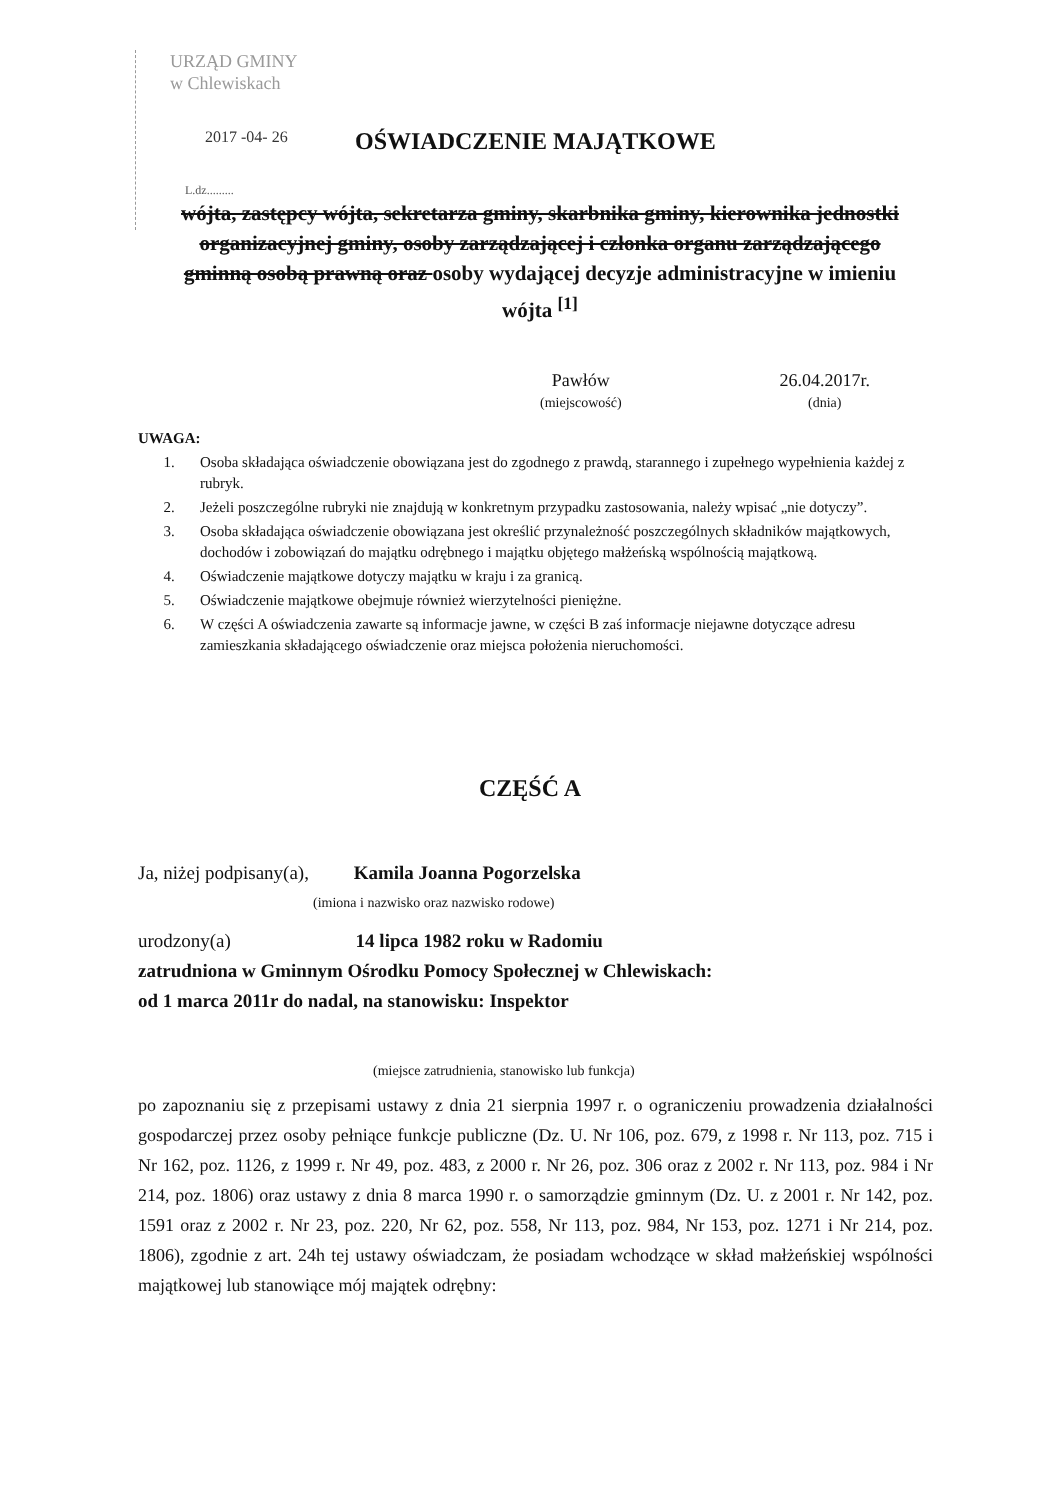URZĄD GMINY
w Chlewiskach
2017 -04- 26
L.dz.........
OŚWIADCZENIE MAJĄTKOWE
wójta, zastępcy wójta, sekretarza gminy, skarbnika gminy, kierownika jednostki organizacyjnej gminy, osoby zarządzającej i członka organu zarządzającego gminną osobą prawną oraz osoby wydającej decyzje administracyjne w imieniu wójta <sup>[1]</sup>
Pawłów
(miejscowość)
26.04.2017r.
(dnia)
UWAGA:
1. Osoba składająca oświadczenie obowiązana jest do zgodnego z prawdą, starannego i zupełnego wypełnienia każdej z rubryk.
2. Jeżeli poszczególne rubryki nie znajdują w konkretnym przypadku zastosowania, należy wpisać „nie dotyczy”.
3. Osoba składająca oświadczenie obowiązana jest określić przynależność poszczególnych składników majątkowych, dochodów i zobowiązań do majątku odrębnego i majątku objętego małżeńską wspólnością majątkową.
4. Oświadczenie majątkowe dotyczy majątku w kraju i za granicą.
5. Oświadczenie majątkowe obejmuje również wierzytelności pieniężne.
6. W części A oświadczenia zawarte są informacje jawne, w części B zaś informacje niejawne dotyczące adresu zamieszkania składającego oświadczenie oraz miejsca położenia nieruchomości.
CZĘŚĆ A
Ja, niżej podpisany(a), Kamila Joanna Pogorzelska
(imiona i nazwisko oraz nazwisko rodowe)
urodzony(a) 14 lipca 1982 roku w Radomiu
zatrudniona w Gminnym Ośrodku Pomocy Społecznej w Chlewiskach:
od 1 marca 2011r do nadal, na stanowisku: Inspektor
(miejsce zatrudnienia, stanowisko lub funkcja)
po zapoznaniu się z przepisami ustawy z dnia 21 sierpnia 1997 r. o ograniczeniu prowadzenia działalności gospodarczej przez osoby pełniące funkcje publiczne (Dz. U. Nr 106, poz. 679, z 1998 r. Nr 113, poz. 715 i Nr 162, poz. 1126, z 1999 r. Nr 49, poz. 483, z 2000 r. Nr 26, poz. 306 oraz z 2002 r. Nr 113, poz. 984 i Nr 214, poz. 1806) oraz ustawy z dnia 8 marca 1990 r. o samorządzie gminnym (Dz. U. z 2001 r. Nr 142, poz. 1591 oraz z 2002 r. Nr 23, poz. 220, Nr 62, poz. 558, Nr 113, poz. 984, Nr 153, poz. 1271 i Nr 214, poz. 1806), zgodnie z art. 24h tej ustawy oświadczam, że posiadam wchodzące w skład małżeńskiej wspólności majątkowej lub stanowiące mój majątek odrębny: